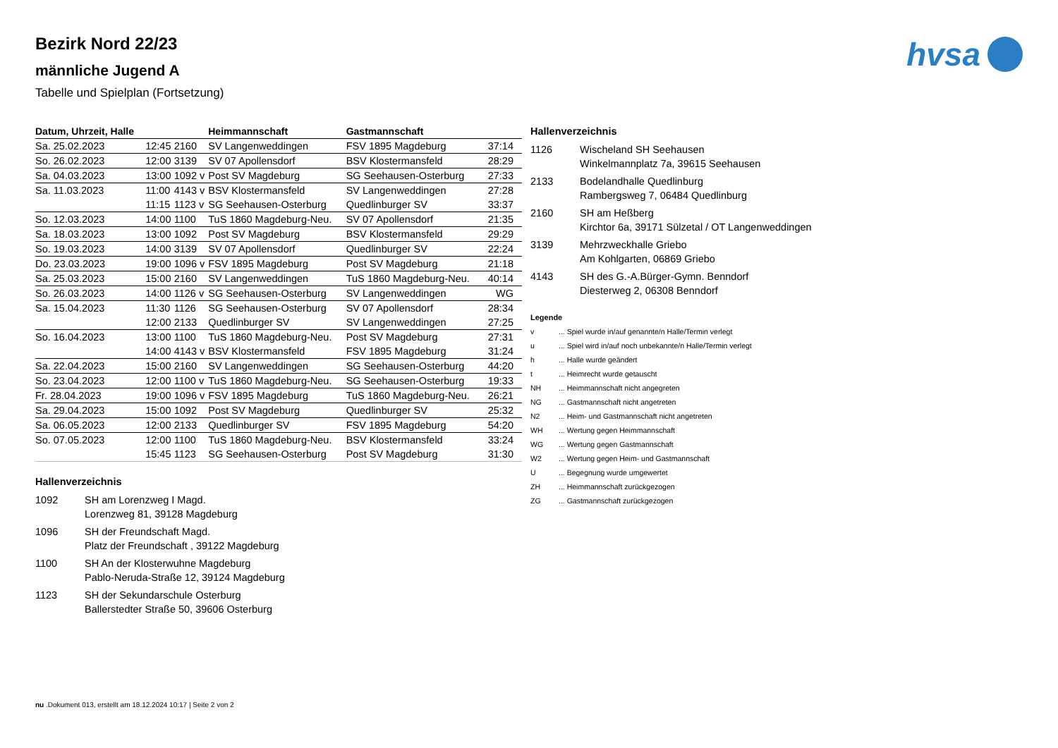hvsa
Bezirk Nord 22/23
männliche Jugend A
Tabelle und Spielplan (Fortsetzung)
| Datum, Uhrzeit, Halle | | | Heimmannschaft | Gastmannschaft | |
| --- | --- | --- | --- | --- | --- |
| Sa. 25.02.2023 | 12:45 | 2160 | SV Langenweddingen | FSV 1895 Magdeburg | 37:14 |
| So. 26.02.2023 | 12:00 | 3139 | SV 07 Apollensdorf | BSV Klostermansfeld | 28:29 |
| Sa. 04.03.2023 | 13:00 | 1092 v | Post SV Magdeburg | SG Seehausen-Osterburg | 27:33 |
| Sa. 11.03.2023 | 11:00 | 4143 v | BSV Klostermansfeld | SV Langenweddingen | 27:28 |
| | 11:15 | 1123 v | SG Seehausen-Osterburg | Quedlinburger SV | 33:37 |
| So. 12.03.2023 | 14:00 | 1100 | TuS 1860 Magdeburg-Neu. | SV 07 Apollensdorf | 21:35 |
| Sa. 18.03.2023 | 13:00 | 1092 | Post SV Magdeburg | BSV Klostermansfeld | 29:29 |
| So. 19.03.2023 | 14:00 | 3139 | SV 07 Apollensdorf | Quedlinburger SV | 22:24 |
| Do. 23.03.2023 | 19:00 | 1096 v | FSV 1895 Magdeburg | Post SV Magdeburg | 21:18 |
| Sa. 25.03.2023 | 15:00 | 2160 | SV Langenweddingen | TuS 1860 Magdeburg-Neu. | 40:14 |
| So. 26.03.2023 | 14:00 | 1126 v | SG Seehausen-Osterburg | SV Langenweddingen | WG |
| Sa. 15.04.2023 | 11:30 | 1126 | SG Seehausen-Osterburg | SV 07 Apollensdorf | 28:34 |
| | 12:00 | 2133 | Quedlinburger SV | SV Langenweddingen | 27:25 |
| So. 16.04.2023 | 13:00 | 1100 | TuS 1860 Magdeburg-Neu. | Post SV Magdeburg | 27:31 |
| | 14:00 | 4143 v | BSV Klostermansfeld | FSV 1895 Magdeburg | 31:24 |
| Sa. 22.04.2023 | 15:00 | 2160 | SV Langenweddingen | SG Seehausen-Osterburg | 44:20 |
| So. 23.04.2023 | 12:00 | 1100 v | TuS 1860 Magdeburg-Neu. | SG Seehausen-Osterburg | 19:33 |
| Fr. 28.04.2023 | 19:00 | 1096 v | FSV 1895 Magdeburg | TuS 1860 Magdeburg-Neu. | 26:21 |
| Sa. 29.04.2023 | 15:00 | 1092 | Post SV Magdeburg | Quedlinburger SV | 25:32 |
| Sa. 06.05.2023 | 12:00 | 2133 | Quedlinburger SV | FSV 1895 Magdeburg | 54:20 |
| So. 07.05.2023 | 12:00 | 1100 | TuS 1860 Magdeburg-Neu. | BSV Klostermansfeld | 33:24 |
| | 15:45 | 1123 | SG Seehausen-Osterburg | Post SV Magdeburg | 31:30 |
Hallenverzeichnis
1092
SH am Lorenzweg I Magd.
Lorenzweg 81, 39128 Magdeburg
1096
SH der Freundschaft Magd.
Platz der Freundschaft , 39122 Magdeburg
1100
SH An der Klosterwuhne Magdeburg
Pablo-Neruda-Straße 12, 39124 Magdeburg
1123
SH der Sekundarschule Osterburg
Ballerstedter Straße 50, 39606 Osterburg
Hallenverzeichnis
1126
Wischeland SH Seehausen
Winkelmannplatz 7a, 39615 Seehausen
2133
Bodelandhalle Quedlinburg
Rambergsweg 7, 06484 Quedlinburg
2160
SH am Heßberg
Kirchtor 6a, 39171 Sülzetal / OT Langenweddingen
3139
Mehrzweckhalle Griebo
Am Kohlgarten, 06869 Griebo
4143
SH des G.-A.Bürger-Gymn. Benndorf
Diesterweg 2, 06308 Benndorf
Legende
v
... Spiel wurde in/auf genannte/n Halle/Termin verlegt
u
... Spiel wird in/auf noch unbekannte/n Halle/Termin verlegt
h
... Halle wurde geändert
t
... Heimrecht wurde getauscht
NH
... Heimmannschaft nicht angegreten
NG
... Gastmannschaft nicht angetreten
N2
... Heim- und Gastmannschaft nicht angetreten
WH
... Wertung gegen Heimmannschaft
WG
... Wertung gegen Gastmannschaft
W2
... Wertung gegen Heim- und Gastmannschaft
U
... Begegnung wurde umgewertet
ZH
... Heimmannschaft zurückgezogen
ZG
... Gastmannschaft zurückgezogen
nu .Dokument 013, erstellt am 18.12.2024 10:17 | Seite 2 von 2